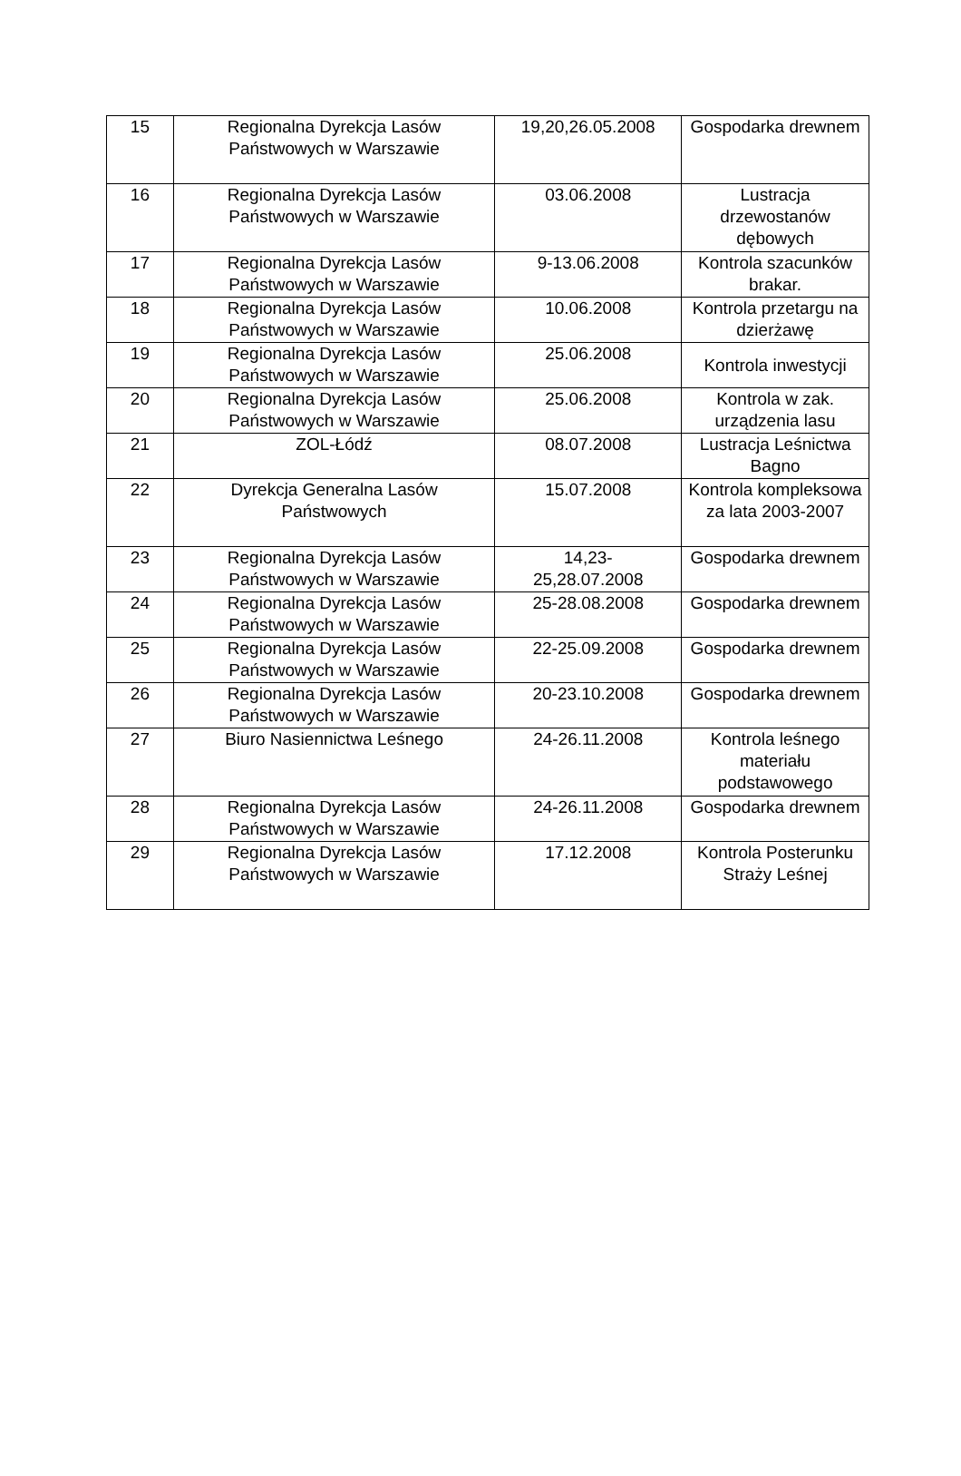| 15 | Regionalna Dyrekcja Lasów Państwowych w Warszawie | 19,20,26.05.2008 | Gospodarka drewnem |
| 16 | Regionalna Dyrekcja Lasów Państwowych w Warszawie | 03.06.2008 | Lustracja drzewostanów dębowych |
| 17 | Regionalna Dyrekcja Lasów Państwowych w Warszawie | 9-13.06.2008 | Kontrola szacunków brakar. |
| 18 | Regionalna Dyrekcja Lasów Państwowych w Warszawie | 10.06.2008 | Kontrola przetargu na dzierżawę |
| 19 | Regionalna Dyrekcja Lasów Państwowych w Warszawie | 25.06.2008 | Kontrola inwestycji |
| 20 | Regionalna Dyrekcja Lasów Państwowych w Warszawie | 25.06.2008 | Kontrola w zak. urządzenia lasu |
| 21 | ZOL-Łódź | 08.07.2008 | Lustracja Leśnictwa Bagno |
| 22 | Dyrekcja Generalna Lasów Państwowych | 15.07.2008 | Kontrola kompleksowa za lata 2003-2007 |
| 23 | Regionalna Dyrekcja Lasów Państwowych w Warszawie | 14,23- 25,28.07.2008 | Gospodarka drewnem |
| 24 | Regionalna Dyrekcja Lasów Państwowych w Warszawie | 25-28.08.2008 | Gospodarka drewnem |
| 25 | Regionalna Dyrekcja Lasów Państwowych w Warszawie | 22-25.09.2008 | Gospodarka drewnem |
| 26 | Regionalna Dyrekcja Lasów Państwowych w Warszawie | 20-23.10.2008 | Gospodarka drewnem |
| 27 | Biuro Nasiennictwa Leśnego | 24-26.11.2008 | Kontrola leśnego materiału podstawowego |
| 28 | Regionalna Dyrekcja Lasów Państwowych w Warszawie | 24-26.11.2008 | Gospodarka drewnem |
| 29 | Regionalna Dyrekcja Lasów Państwowych w Warszawie | 17.12.2008 | Kontrola Posterunku Straży Leśnej |